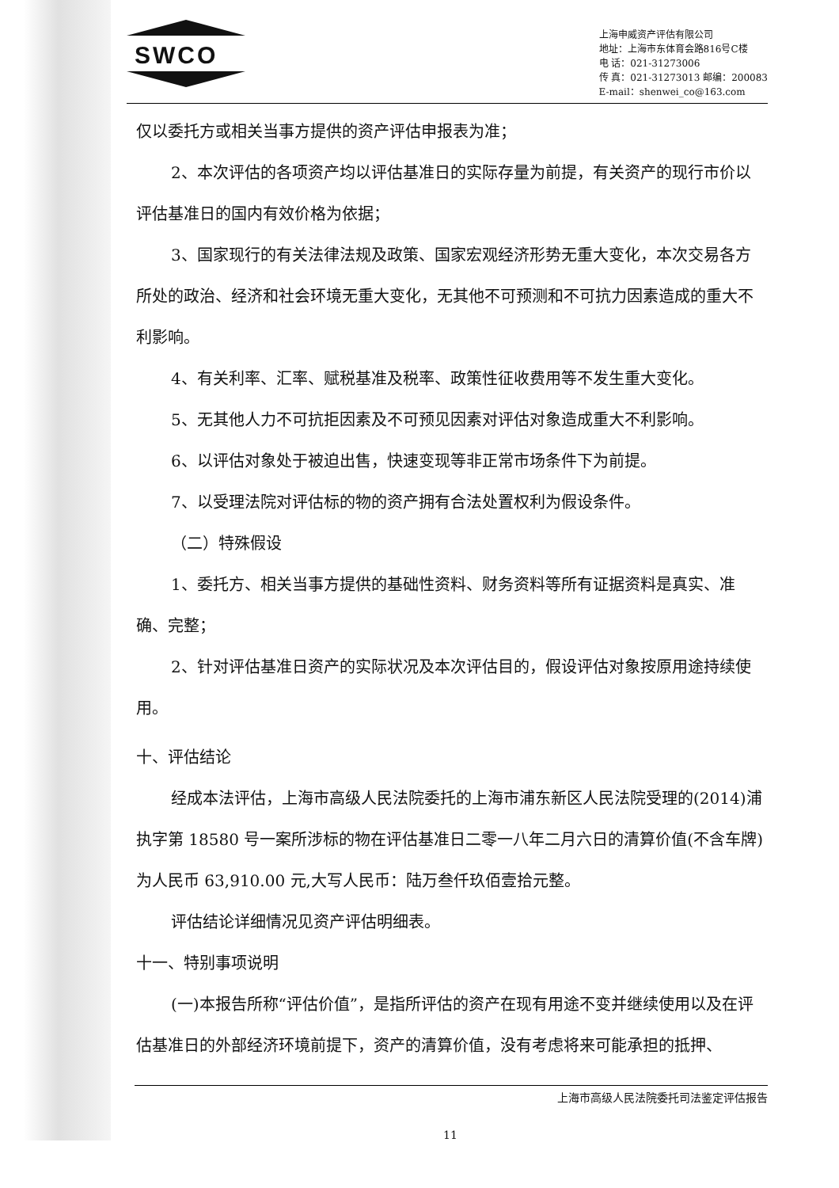SWCO
上海申威资产评估有限公司
地址：上海市东体育会路816号C楼
电 话：021-31273006
传 真：021-31273013 邮编：200083
E-mail：shenwei_co@163.com
仅以委托方或相关当事方提供的资产评估申报表为准；
2、本次评估的各项资产均以评估基准日的实际存量为前提，有关资产的现行市价以评估基准日的国内有效价格为依据；
3、国家现行的有关法律法规及政策、国家宏观经济形势无重大变化，本次交易各方所处的政治、经济和社会环境无重大变化，无其他不可预测和不可抗力因素造成的重大不利影响。
4、有关利率、汇率、赋税基准及税率、政策性征收费用等不发生重大变化。
5、无其他人力不可抗拒因素及不可预见因素对评估对象造成重大不利影响。
6、以评估对象处于被迫出售，快速变现等非正常市场条件下为前提。
7、以受理法院对评估标的物的资产拥有合法处置权利为假设条件。
（二）特殊假设
1、委托方、相关当事方提供的基础性资料、财务资料等所有证据资料是真实、准确、完整；
2、针对评估基准日资产的实际状况及本次评估目的，假设评估对象按原用途持续使用。
十、评估结论
经成本法评估，上海市高级人民法院委托的上海市浦东新区人民法院受理的(2014)浦执字第 18580 号一案所涉标的物在评估基准日二零一八年二月六日的清算价值(不含车牌)为人民币 63,910.00 元,大写人民币：陆万叁仟玖佰壹拾元整。
评估结论详细情况见资产评估明细表。
十一、特别事项说明
(一)本报告所称“评估价值”，是指所评估的资产在现有用途不变并继续使用以及在评估基准日的外部经济环境前提下，资产的清算价值，没有考虑将来可能承担的抵押、
上海市高级人民法院委托司法鉴定评估报告
11